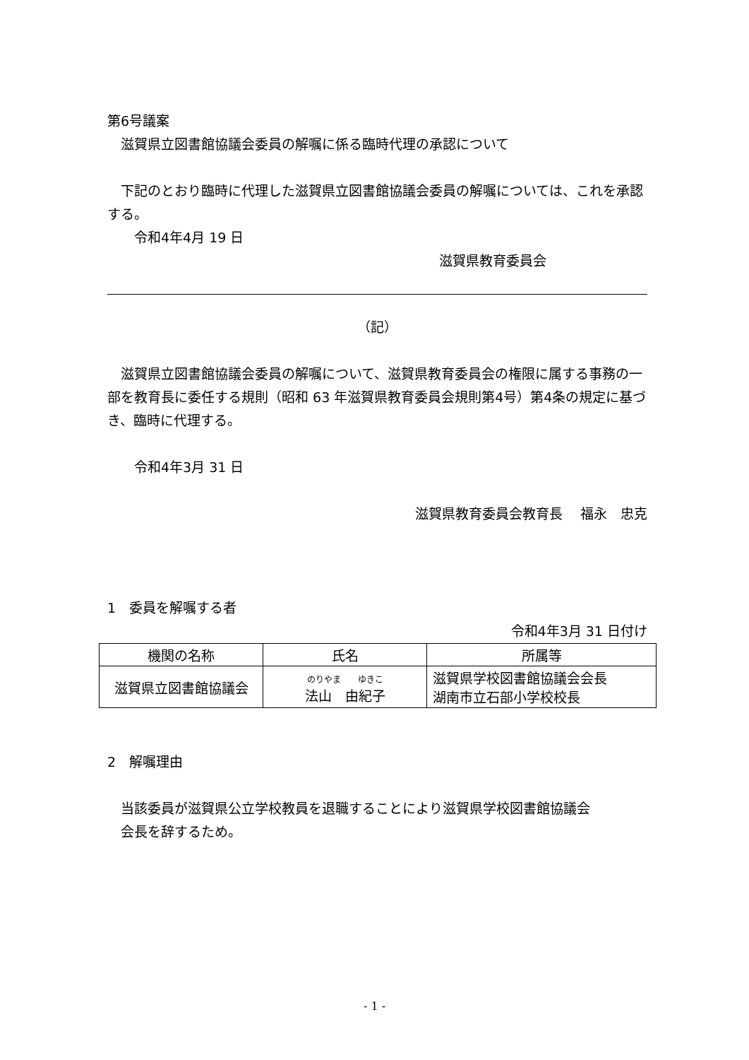第6号議案
　滋賀県立図書館協議会委員の解嘱に係る臨時代理の承認について
　下記のとおり臨時に代理した滋賀県立図書館協議会委員の解嘱については、これを承認する。
　　令和4年4月 19 日
滋賀県教育委員会
（記）
　滋賀県立図書館協議会委員の解嘱について、滋賀県教育委員会の権限に属する事務の一部を教育長に委任する規則（昭和 63 年滋賀県教育委員会規則第4号）第4条の規定に基づき、臨時に代理する。
　　令和4年3月 31 日
滋賀県教育委員会教育長　 福永　忠克
1　委員を解嘱する者
令和4年3月 31 日付け
| 機関の名称 | 氏名 | 所属等 |
| --- | --- | --- |
| 滋賀県立図書館協議会 | のりやま ゆきこ 法山 由紀子 | 滋賀県学校図書館協議会会長 湖南市立石部小学校校長 |
2　解嘱理由
　当該委員が滋賀県公立学校教員を退職することにより滋賀県学校図書館協議会
　会長を辞するため。
- 1 -